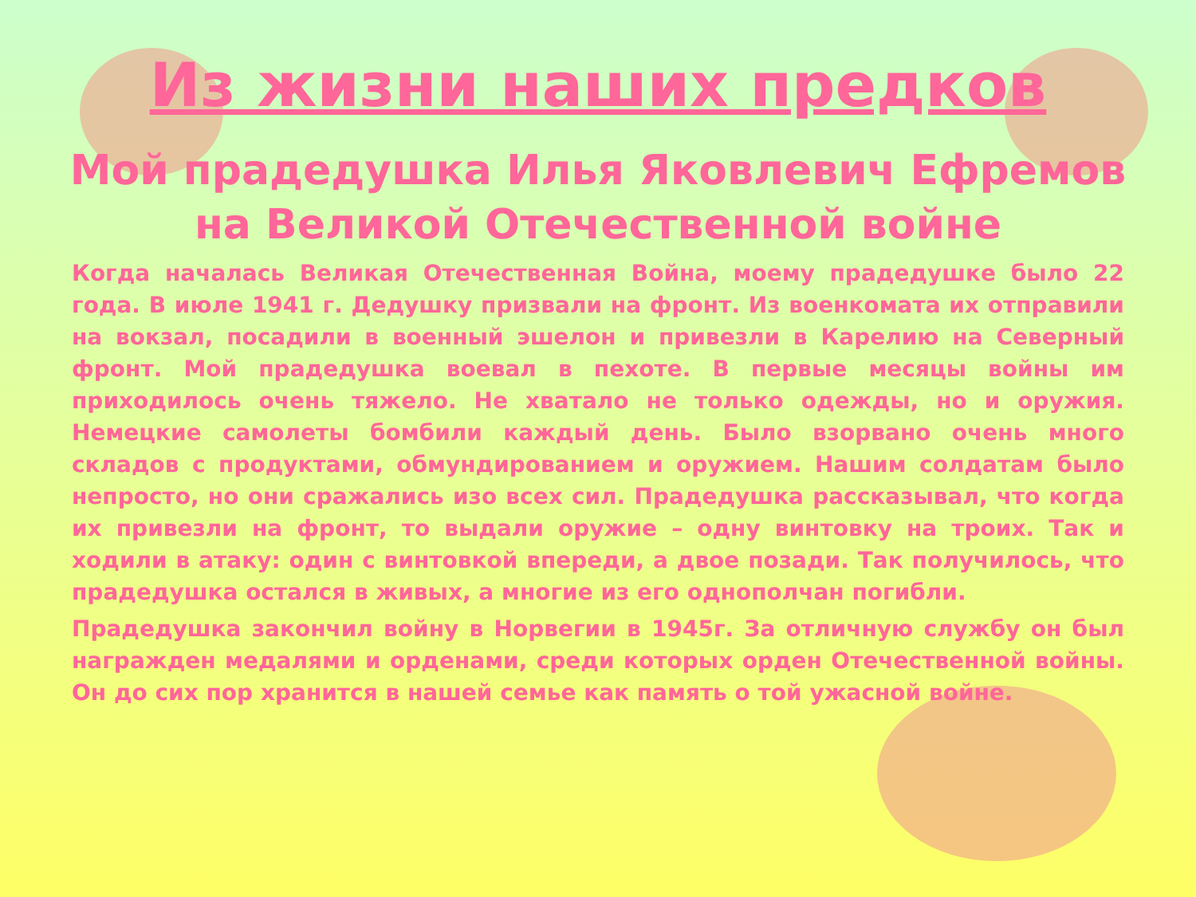Из жизни наших предков
Мой прадедушка Илья Яковлевич Ефремов
на Великой Отечественной войне
Когда началась Великая Отечественная Война, моему прадедушке было 22 года. В июле 1941 г. Дедушку призвали на фронт. Из военкомата их отправили на вокзал, посадили в военный эшелон и привезли в Карелию на Северный фронт. Мой прадедушка воевал в пехоте. В первые месяцы войны им приходилось очень тяжело. Не хватало не только одежды, но и оружия. Немецкие самолеты бомбили каждый день. Было взорвано очень много складов с продуктами, обмундированием и оружием. Нашим солдатам было непросто, но они сражались изо всех сил. Прадедушка рассказывал, что когда их привезли на фронт, то выдали оружие – одну винтовку на троих. Так и ходили в атаку: один с винтовкой впереди, а двое позади. Так получилось, что прадедушка остался в живых, а многие из его однополчан погибли.
Прадедушка закончил войну в Норвегии в 1945г. За отличную службу он был награжден медалями и орденами, среди которых орден Отечественной войны. Он до сих пор хранится в нашей семье как память о той ужасной войне.